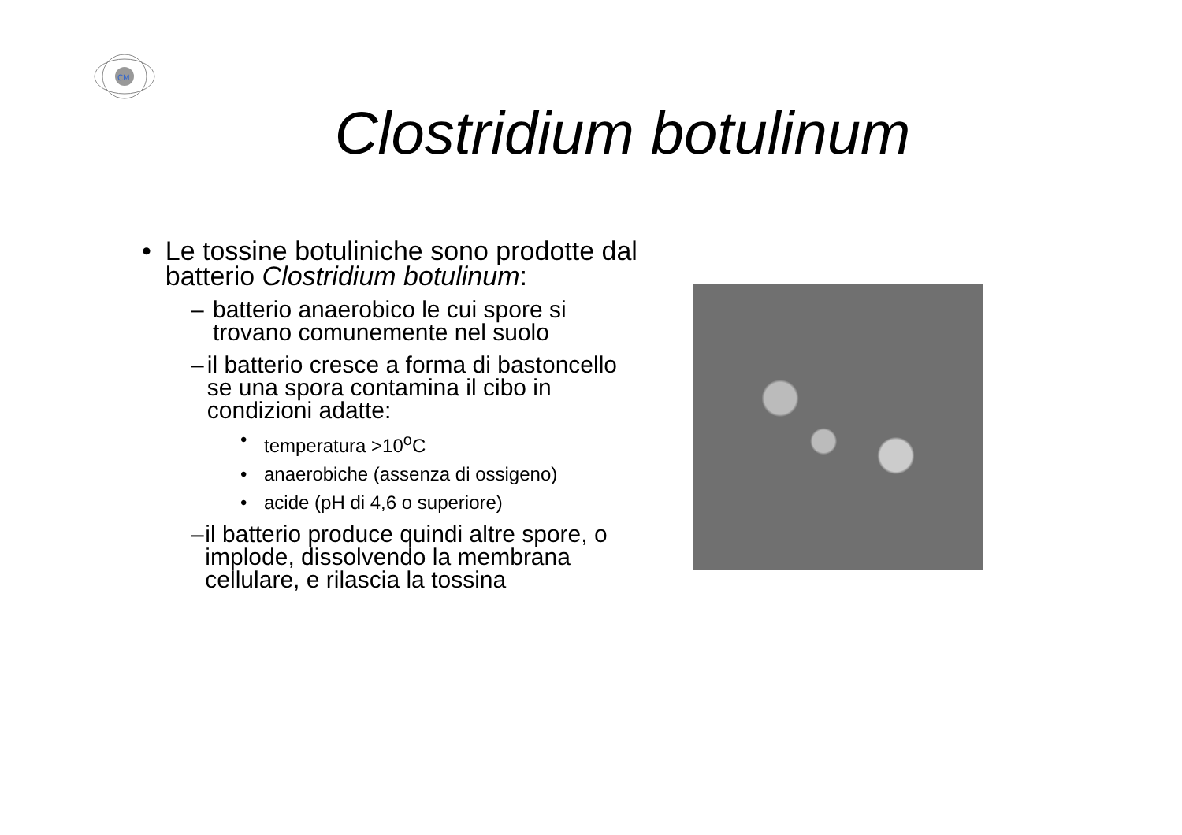CM
Clostridium botulinum
• Le tossine botuliniche sono prodotte dal batterio Clostridium botulinum:
– batterio anaerobico le cui spore si trovano comunemente nel suolo
– il batterio cresce a forma di bastoncello se una spora contamina il cibo in condizioni adatte:
• temperatura >10<sup>o</sup>C
• anaerobiche (assenza di ossigeno)
• acide (pH di 4,6 o superiore)
– il batterio produce quindi altre spore, o implode, dissolvendo la membrana cellulare, e rilascia la tossina